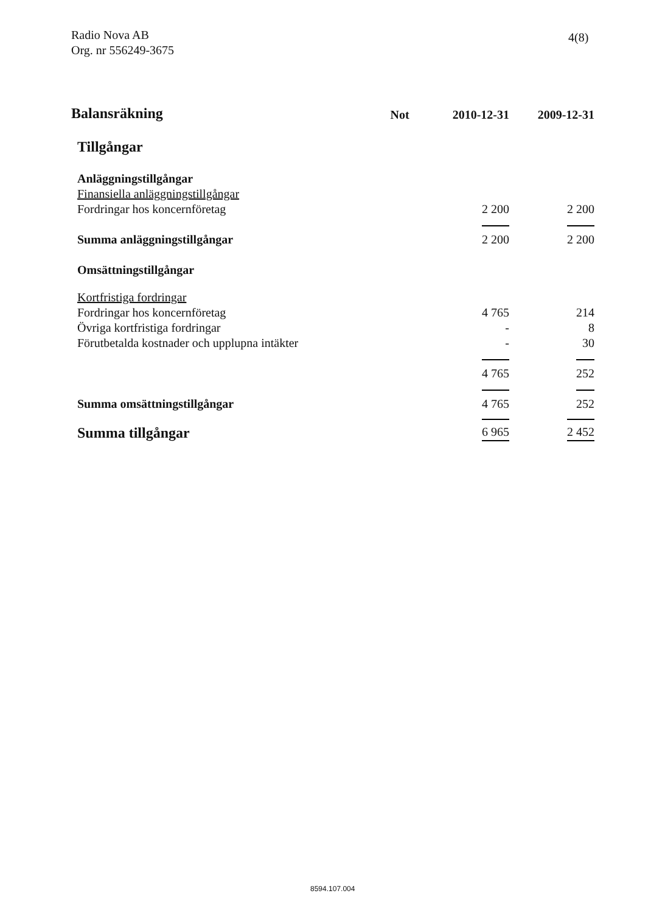Radio Nova AB
Org. nr 556249-3675
4(8)
| Balansräkning | Not | 2010-12-31 | 2009-12-31 |
| --- | --- | --- | --- |
| Tillgångar | | | |
| Anläggningstillgångar | | | |
| Finansiella anläggningstillgångar | | | |
| Fordringar hos koncernföretag | | 2 200 | 2 200 |
| Summa anläggningstillgångar | | 2 200 | 2 200 |
| Omsättningstillgångar | | | |
| Kortfristiga fordringar | | | |
| Fordringar hos koncernföretag | | 4 765 | 214 |
| Övriga kortfristiga fordringar | | - | 8 |
| Förutbetalda kostnader och upplupna intäkter | | - | 30 |
| | | 4 765 | 252 |
| Summa omsättningstillgångar | | 4 765 | 252 |
| Summa tillgångar | | 6 965 | 2 452 |
8594.107.004